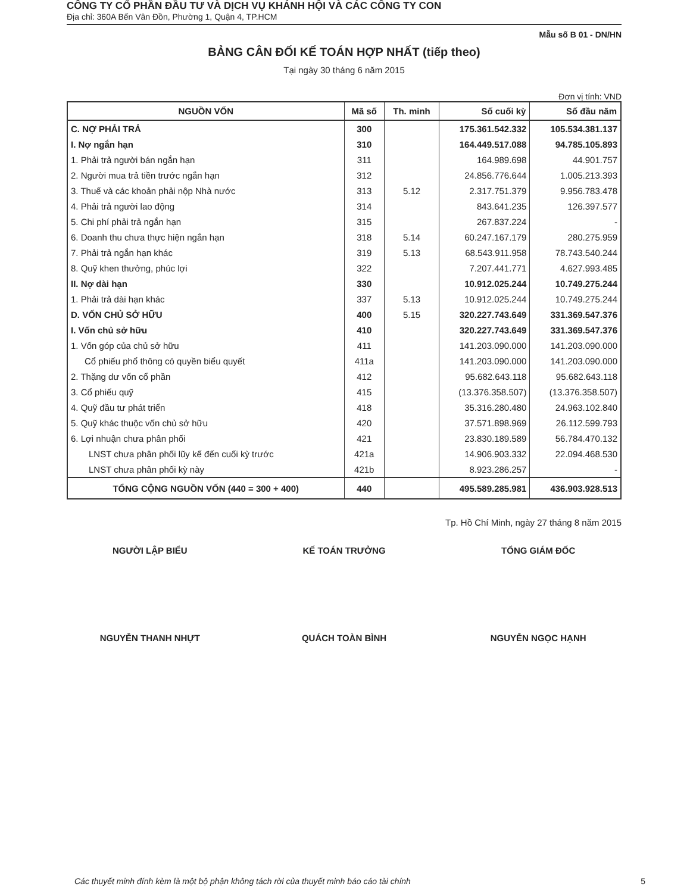CÔNG TY CỔ PHẦN ĐẦU TƯ VÀ DỊCH VỤ KHÁNH HỘI VÀ CÁC CÔNG TY CON
Địa chỉ: 360A Bến Vân Đồn, Phường 1, Quận 4, TP.HCM
Mẫu số B 01 - DN/HN
BẢNG CÂN ĐỐI KẾ TOÁN HỢP NHẤT (tiếp theo)
Tại ngày 30 tháng 6 năm 2015
Đơn vị tính: VND
| NGUỒN VỐN | Mã số | Th. minh | Số cuối kỳ | Số đầu năm |
| --- | --- | --- | --- | --- |
| C. NỢ PHẢI TRẢ | 300 | | 175.361.542.332 | 105.534.381.137 |
| I. Nợ ngắn hạn | 310 | | 164.449.517.088 | 94.785.105.893 |
| 1. Phải trả người bán ngắn hạn | 311 | | 164.989.698 | 44.901.757 |
| 2. Người mua trả tiền trước ngắn hạn | 312 | | 24.856.776.644 | 1.005.213.393 |
| 3. Thuế và các khoản phải nộp Nhà nước | 313 | 5.12 | 2.317.751.379 | 9.956.783.478 |
| 4. Phải trả người lao động | 314 | | 843.641.235 | 126.397.577 |
| 5. Chi phí phải trả ngắn hạn | 315 | | 267.837.224 | - |
| 6. Doanh thu chưa thực hiện ngắn hạn | 318 | 5.14 | 60.247.167.179 | 280.275.959 |
| 7. Phải trả ngắn hạn khác | 319 | 5.13 | 68.543.911.958 | 78.743.540.244 |
| 8. Quỹ khen thưởng, phúc lợi | 322 | | 7.207.441.771 | 4.627.993.485 |
| II. Nợ dài hạn | 330 | | 10.912.025.244 | 10.749.275.244 |
| 1. Phải trả dài hạn khác | 337 | 5.13 | 10.912.025.244 | 10.749.275.244 |
| D. VỐN CHỦ SỞ HỮU | 400 | 5.15 | 320.227.743.649 | 331.369.547.376 |
| I. Vốn chủ sở hữu | 410 | | 320.227.743.649 | 331.369.547.376 |
| 1. Vốn góp của chủ sở hữu | 411 | | 141.203.090.000 | 141.203.090.000 |
| Cổ phiếu phổ thông có quyền biểu quyết | 411a | | 141.203.090.000 | 141.203.090.000 |
| 2. Thặng dư vốn cổ phần | 412 | | 95.682.643.118 | 95.682.643.118 |
| 3. Cổ phiếu quỹ | 415 | | (13.376.358.507) | (13.376.358.507) |
| 4. Quỹ đầu tư phát triển | 418 | | 35.316.280.480 | 24.963.102.840 |
| 5. Quỹ khác thuộc vốn chủ sở hữu | 420 | | 37.571.898.969 | 26.112.599.793 |
| 6. Lợi nhuận chưa phân phối | 421 | | 23.830.189.589 | 56.784.470.132 |
| LNST chưa phân phối lũy kế đến cuối kỳ trước | 421a | | 14.906.903.332 | 22.094.468.530 |
| LNST chưa phân phối kỳ này | 421b | | 8.923.286.257 | - |
| TỔNG CỘNG NGUỒN VỐN (440 = 300 + 400) | 440 | | 495.589.285.981 | 436.903.928.513 |
Tp. Hồ Chí Minh, ngày 27 tháng 8 năm 2015
NGƯỜI LẬP BIỂU
NGUYỄN THANH NHỰT
KẾ TOÁN TRƯỞNG
QUÁCH TOÀN BÌNH
TỔNG GIÁM ĐỐC
NGUYỄN NGỌC HẠNH
Các thuyết minh đính kèm là một bộ phận không tách rời của thuyết minh báo cáo tài chính 5